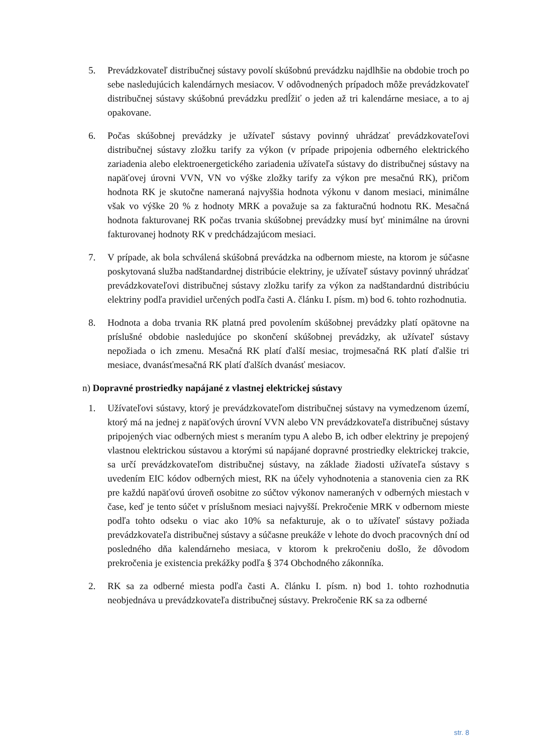5. Prevádzkovateľ distribučnej sústavy povolí skúšobnú prevádzku najdlhšie na obdobie troch po sebe nasledujúcich kalendárnych mesiacov. V odôvodnených prípadoch môže prevádzkovateľ distribučnej sústavy skúšobnú prevádzku predĺžiť o jeden až tri kalendárne mesiace, a to aj opakovane.
6. Počas skúšobnej prevádzky je užívateľ sústavy povinný uhrádzať prevádzkovateľovi distribučnej sústavy zložku tarify za výkon (v prípade pripojenia odberného elektrického zariadenia alebo elektroenergetického zariadenia užívateľa sústavy do distribučnej sústavy na napäťovej úrovni VVN, VN vo výške zložky tarify za výkon pre mesačnú RK), pričom hodnota RK je skutočne nameraná najvyššia hodnota výkonu v danom mesiaci, minimálne však vo výške 20 % z hodnoty MRK a považuje sa za fakturačnú hodnotu RK. Mesačná hodnota fakturovanej RK počas trvania skúšobnej prevádzky musí byť minimálne na úrovni fakturovanej hodnoty RK v predchádzajúcom mesiaci.
7. V prípade, ak bola schválená skúšobná prevádzka na odbernom mieste, na ktorom je súčasne poskytovaná služba nadštandardnej distribúcie elektriny, je užívateľ sústavy povinný uhrádzať prevádzkovateľovi distribučnej sústavy zložku tarify za výkon za nadštandardnú distribúciu elektriny podľa pravidiel určených podľa časti A. článku I. písm. m) bod 6. tohto rozhodnutia.
8. Hodnota a doba trvania RK platná pred povolením skúšobnej prevádzky platí opätovne na príslušné obdobie nasledujúce po skončení skúšobnej prevádzky, ak užívateľ sústavy nepožiada o ich zmenu. Mesačná RK platí ďalší mesiac, trojmesačná RK platí ďalšie tri mesiace, dvanásťmesačná RK platí ďalších dvanásť mesiacov.
n) Dopravné prostriedky napájané z vlastnej elektrickej sústavy
1. Užívateľovi sústavy, ktorý je prevádzkovateľom distribučnej sústavy na vymedzenom území, ktorý má na jednej z napäťových úrovní VVN alebo VN prevádzkovateľa distribučnej sústavy pripojených viac odberných miest s meraním typu A alebo B, ich odber elektriny je prepojený vlastnou elektrickou sústavou a ktorými sú napájané dopravné prostriedky elektrickej trakcie, sa určí prevádzkovateľom distribučnej sústavy, na základe žiadosti užívateľa sústavy s uvedením EIC kódov odberných miest, RK na účely vyhodnotenia a stanovenia cien za RK pre každú napäťovú úroveň osobitne zo súčtov výkonov nameraných v odberných miestach v čase, keď je tento súčet v príslušnom mesiaci najvyšší. Prekročenie MRK v odbernom mieste podľa tohto odseku o viac ako 10% sa nefakturuje, ak o to užívateľ sústavy požiada prevádzkovateľa distribučnej sústavy a súčasne preukáže v lehote do dvoch pracovných dní od posledného dňa kalendárneho mesiaca, v ktorom k prekročeniu došlo, že dôvodom prekročenia je existencia prekážky podľa § 374 Obchodného zákonníka.
2. RK sa za odberné miesta podľa časti A. článku I. písm. n) bod 1. tohto rozhodnutia neobjednáva u prevádzkovateľa distribučnej sústavy. Prekročenie RK sa za odberné
str. 8